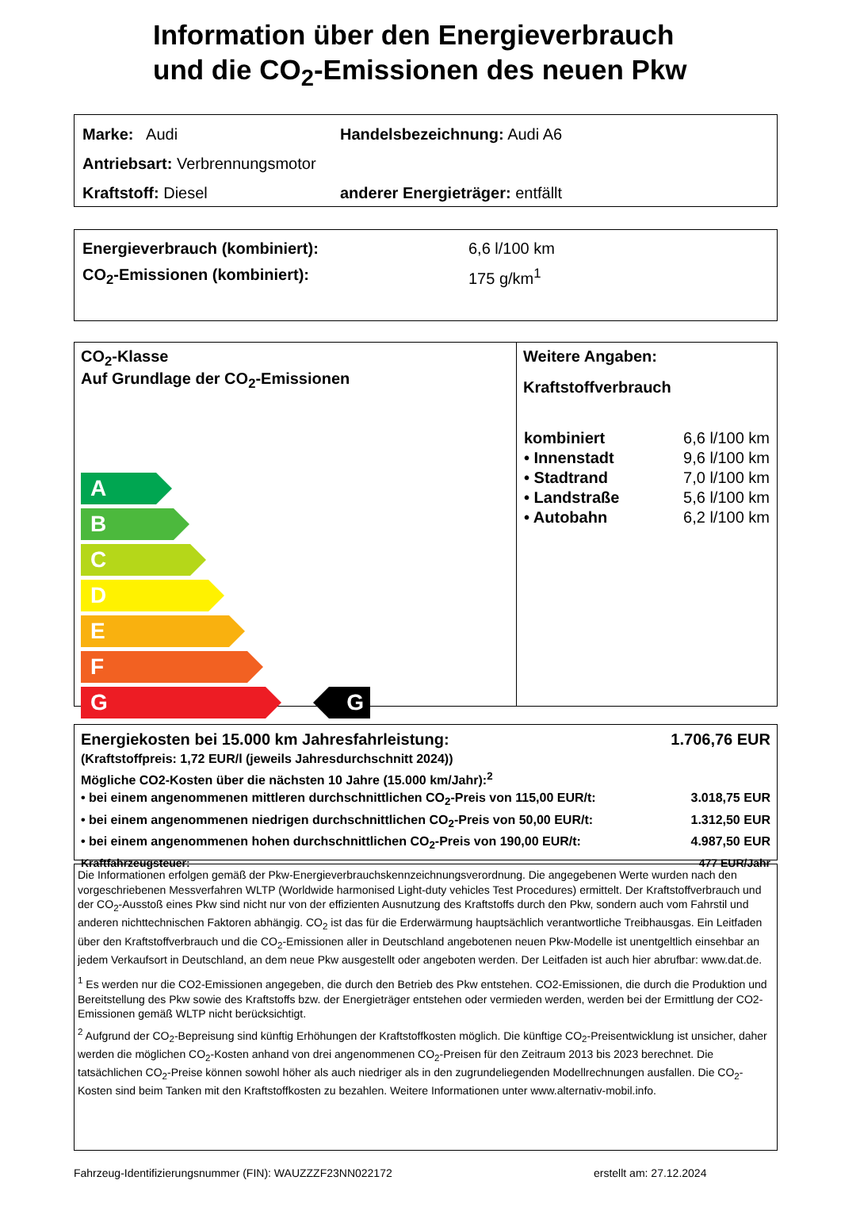Information über den Energieverbrauch
und die CO<sub>2</sub>-Emissionen des neuen Pkw
Marke: Audi Handelsbezeichnung: Audi A6
Antriebsart: Verbrennungsmotor
Kraftstoff: Diesel anderer Energieträger: entfällt
Energieverbrauch (kombiniert): 6,6 l/100 km
CO<sub>2</sub>-Emissionen (kombiniert): 175 g/km<sup>1</sup>
CO<sub>2</sub>-Klasse
Auf Grundlage der CO<sub>2</sub>-Emissionen
A
B
C
D
E
F
G G
Weitere Angaben:
Kraftstoffverbrauch
| kombiniert | 6,6 l/100 km |
| • Innenstadt | 9,6 l/100 km |
| • Stadtrand | 7,0 l/100 km |
| • Landstraße | 5,6 l/100 km |
| • Autobahn | 6,2 l/100 km |
Energiekosten bei 15.000 km Jahresfahrleistung: 1.706,76 EUR
(Kraftstoffpreis: 1,72 EUR/l (jeweils Jahresdurchschnitt 2024))
Mögliche CO2-Kosten über die nächsten 10 Jahre (15.000 km/Jahr):<sup>2</sup>
• bei einem angenommenen mittleren durchschnittlichen CO<sub>2</sub>-Preis von 115,00 EUR/t: 3.018,75 EUR
• bei einem angenommenen niedrigen durchschnittlichen CO<sub>2</sub>-Preis von 50,00 EUR/t: 1.312,50 EUR
• bei einem angenommenen hohen durchschnittlichen CO<sub>2</sub>-Preis von 190,00 EUR/t: 4.987,50 EUR
Kraftfahrzeugsteuer: 477 EUR/Jahr
Die Informationen erfolgen gemäß der Pkw-Energieverbrauchskennzeichnungsverordnung. Die angegebenen Werte wurden nach den vorgeschriebenen Messverfahren WLTP (Worldwide harmonised Light-duty vehicles Test Procedures) ermittelt. Der Kraftstoffverbrauch und der CO<sub>2</sub>-Ausstoß eines Pkw sind nicht nur von der effizienten Ausnutzung des Kraftstoffs durch den Pkw, sondern auch vom Fahrstil und anderen nichttechnischen Faktoren abhängig. CO<sub>2</sub> ist das für die Erderwärmung hauptsächlich verantwortliche Treibhausgas. Ein Leitfaden über den Kraftstoffverbrauch und die CO<sub>2</sub>-Emissionen aller in Deutschland angebotenen neuen Pkw-Modelle ist unentgeltlich einsehbar an jedem Verkaufsort in Deutschland, an dem neue Pkw ausgestellt oder angeboten werden. Der Leitfaden ist auch hier abrufbar: www.dat.de.
<sup>1</sup> Es werden nur die CO2-Emissionen angegeben, die durch den Betrieb des Pkw entstehen. CO2-Emissionen, die durch die Produktion und Bereitstellung des Pkw sowie des Kraftstoffs bzw. der Energieträger entstehen oder vermieden werden, werden bei der Ermittlung der CO2-Emissionen gemäß WLTP nicht berücksichtigt.
<sup>2</sup> Aufgrund der CO<sub>2</sub>-Bepreisung sind künftig Erhöhungen der Kraftstoffkosten möglich. Die künftige CO<sub>2</sub>-Preisentwicklung ist unsicher, daher werden die möglichen CO<sub>2</sub>-Kosten anhand von drei angenommenen CO<sub>2</sub>-Preisen für den Zeitraum 2013 bis 2023 berechnet. Die tatsächlichen CO<sub>2</sub>-Preise können sowohl höher als auch niedriger als in den zugrundeliegenden Modellrechnungen ausfallen. Die CO<sub>2</sub>-Kosten sind beim Tanken mit den Kraftstoffkosten zu bezahlen. Weitere Informationen unter www.alternativ-mobil.info.
Fahrzeug-Identifizierungsnummer (FIN): WAUZZZF23NN022172 erstellt am: 27.12.2024